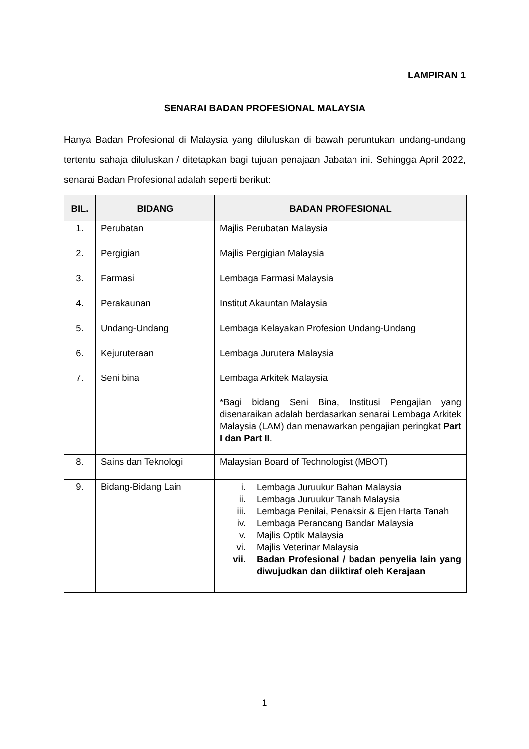LAMPIRAN 1
SENARAI BADAN PROFESIONAL MALAYSIA
Hanya Badan Profesional di Malaysia yang diluluskan di bawah peruntukan undang-undang tertentu sahaja diluluskan / ditetapkan bagi tujuan penajaan Jabatan ini. Sehingga April 2022, senarai Badan Profesional adalah seperti berikut:
| BIL. | BIDANG | BADAN PROFESIONAL |
| --- | --- | --- |
| 1. | Perubatan | Majlis Perubatan Malaysia |
| 2. | Pergigian | Majlis Pergigian Malaysia |
| 3. | Farmasi | Lembaga Farmasi Malaysia |
| 4. | Perakaunan | Institut Akauntan Malaysia |
| 5. | Undang-Undang | Lembaga Kelayakan Profesion Undang-Undang |
| 6. | Kejuruteraan | Lembaga Jurutera Malaysia |
| 7. | Seni bina | Lembaga Arkitek Malaysia *Bagi bidang Seni Bina, Institusi Pengajian yang disenaraikan adalah berdasarkan senarai Lembaga Arkitek Malaysia (LAM) dan menawarkan pengajian peringkat Part I dan Part II . |
| 8. | Sains dan Teknologi | Malaysian Board of Technologist (MBOT) |
| 9. | Bidang-Bidang Lain | i. Lembaga Juruukur Bahan Malaysia ii. Lembaga Juruukur Tanah Malaysia iii. Lembaga Penilai, Penaksir & Ejen Harta Tanah iv. Lembaga Perancang Bandar Malaysia v. Majlis Optik Malaysia vi. Majlis Veterinar Malaysia vii. Badan Profesional / badan penyelia lain yang diwujudkan dan diiktiraf oleh Kerajaan |
1